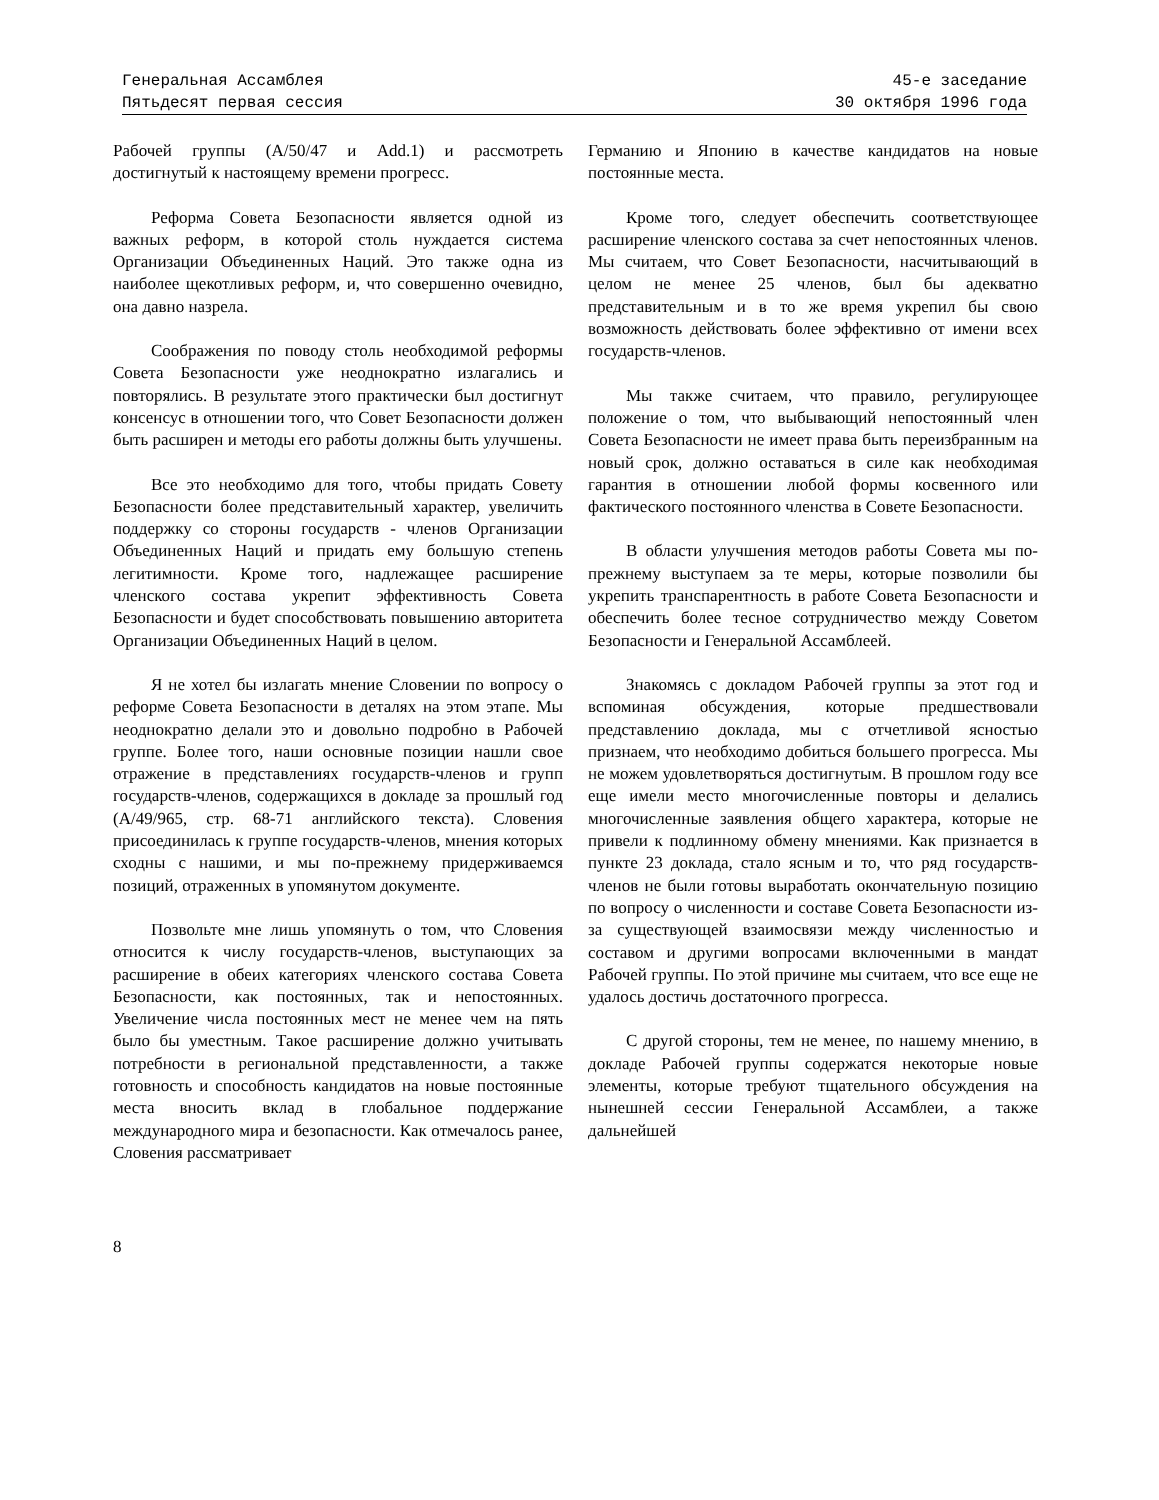Генеральная Ассамблея
Пятьдесят первая сессия
45-е заседание
30 октября 1996 года
Рабочей группы (A/50/47 и Add.1) и рассмотреть достигнутый к настоящему времени прогресс.
Реформа Совета Безопасности является одной из важных реформ, в которой столь нуждается система Организации Объединенных Наций. Это также одна из наиболее щекотливых реформ, и, что совершенно очевидно, она давно назрела.
Соображения по поводу столь необходимой реформы Совета Безопасности уже неоднократно излагались и повторялись. В результате этого практически был достигнут консенсус в отношении того, что Совет Безопасности должен быть расширен и методы его работы должны быть улучшены.
Все это необходимо для того, чтобы придать Совету Безопасности более представительный характер, увеличить поддержку со стороны государств - членов Организации Объединенных Наций и придать ему большую степень легитимности. Кроме того, надлежащее расширение членского состава укрепит эффективность Совета Безопасности и будет способствовать повышению авторитета Организации Объединенных Наций в целом.
Я не хотел бы излагать мнение Словении по вопросу о реформе Совета Безопасности в деталях на этом этапе. Мы неоднократно делали это и довольно подробно в Рабочей группе. Более того, наши основные позиции нашли свое отражение в представлениях государств-членов и групп государств-членов, содержащихся в докладе за прошлый год (A/49/965, стр. 68-71 английского текста). Словения присоединилась к группе государств-членов, мнения которых сходны с нашими, и мы по-прежнему придерживаемся позиций, отраженных в упомянутом документе.
Позвольте мне лишь упомянуть о том, что Словения относится к числу государств-членов, выступающих за расширение в обеих категориях членского состава Совета Безопасности, как постоянных, так и непостоянных. Увеличение числа постоянных мест не менее чем на пять было бы уместным. Такое расширение должно учитывать потребности в региональной представленности, а также готовность и способность кандидатов на новые постоянные места вносить вклад в глобальное поддержание международного мира и безопасности. Как отмечалось ранее, Словения рассматривает
Германию и Японию в качестве кандидатов на новые постоянные места.
Кроме того, следует обеспечить соответствующее расширение членского состава за счет непостоянных членов. Мы считаем, что Совет Безопасности, насчитывающий в целом не менее 25 членов, был бы адекватно представительным и в то же время укрепил бы свою возможность действовать более эффективно от имени всех государств-членов.
Мы также считаем, что правило, регулирующее положение о том, что выбывающий непостоянный член Совета Безопасности не имеет права быть переизбранным на новый срок, должно оставаться в силе как необходимая гарантия в отношении любой формы косвенного или фактического постоянного членства в Совете Безопасности.
В области улучшения методов работы Совета мы по-прежнему выступаем за те меры, которые позволили бы укрепить транспарентность в работе Совета Безопасности и обеспечить более тесное сотрудничество между Советом Безопасности и Генеральной Ассамблеей.
Знакомясь с докладом Рабочей группы за этот год и вспоминая обсуждения, которые предшествовали представлению доклада, мы с отчетливой ясностью признаем, что необходимо добиться большего прогресса. Мы не можем удовлетворяться достигнутым. В прошлом году все еще имели место многочисленные повторы и делались многочисленные заявления общего характера, которые не привели к подлинному обмену мнениями. Как признается в пункте 23 доклада, стало ясным и то, что ряд государств-членов не были готовы выработать окончательную позицию по вопросу о численности и составе Совета Безопасности из-за существующей взаимосвязи между численностью и составом и другими вопросами включенными в мандат Рабочей группы. По этой причине мы считаем, что все еще не удалось достичь достаточного прогресса.
С другой стороны, тем не менее, по нашему мнению, в докладе Рабочей группы содержатся некоторые новые элементы, которые требуют тщательного обсуждения на нынешней сессии Генеральной Ассамблеи, а также дальнейшей
8